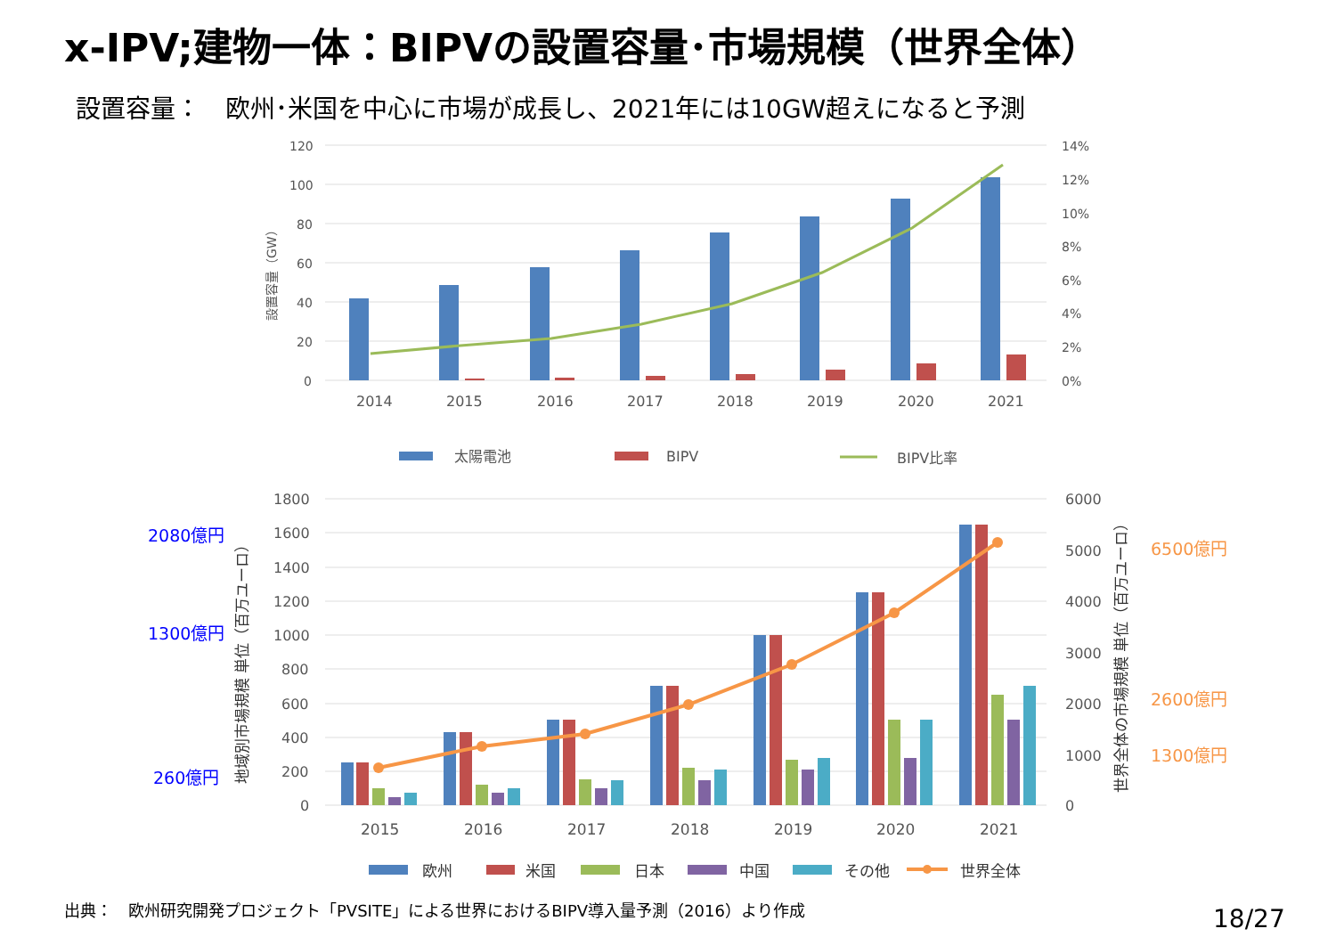x-IPV;建物一体：BIPVの設置容量･市場規模（世界全体）
設置容量：　欧州･米国を中心に市場が成長し、2021年には10GW超えになると予測
120
100
80
60
40
20
0
14%
12%
10%
8%
6%
4%
2%
0%
設置容量（GW）
2014
2015
2016
2017
2018
2019
2020
2021
太陽電池
BIPV
BIPV比率
1800
1600
1400
1200
1000
800
600
400
200
0
6000
5000
4000
3000
2000
1000
0
地域別市場規模 単位（百万ユーロ）
世界全体の市場規模 単位（百万ユーロ）
2080億円
1300億円
260億円
6500億円
2600億円
1300億円
2015
2016
2017
2018
2019
2020
2021
欧州
米国
日本
中国
その他
世界全体
出典：　欧州研究開発プロジェクト「PVSITE」による世界におけるBIPV導入量予測（2016）より作成
18/27